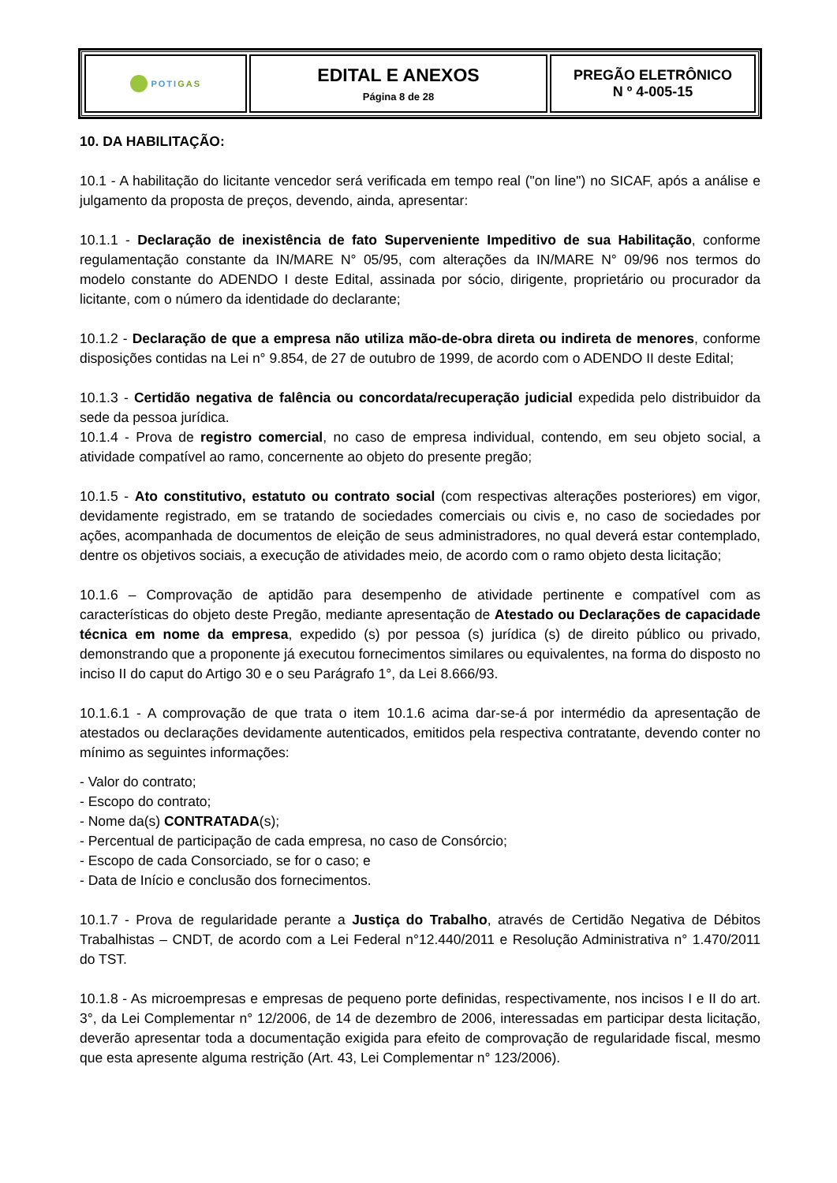| POTI GAS | EDITAL E ANEXOS Página 8 de 28 | PREGÃO ELETRÔNICO N º 4-005-15 |
10. DA HABILITAÇÃO:
10.1 - A habilitação do licitante vencedor será verificada em tempo real ("on line") no SICAF, após a análise e julgamento da proposta de preços, devendo, ainda, apresentar:
10.1.1 - Declaração de inexistência de fato Superveniente Impeditivo de sua Habilitação, conforme regulamentação constante da IN/MARE N° 05/95, com alterações da IN/MARE N° 09/96 nos termos do modelo constante do ADENDO I deste Edital, assinada por sócio, dirigente, proprietário ou procurador da licitante, com o número da identidade do declarante;
10.1.2 - Declaração de que a empresa não utiliza mão-de-obra direta ou indireta de menores, conforme disposições contidas na Lei n° 9.854, de 27 de outubro de 1999, de acordo com o ADENDO II deste Edital;
10.1.3 - Certidão negativa de falência ou concordata/recuperação judicial expedida pelo distribuidor da sede da pessoa jurídica.
10.1.4 - Prova de registro comercial, no caso de empresa individual, contendo, em seu objeto social, a atividade compatível ao ramo, concernente ao objeto do presente pregão;
10.1.5 - Ato constitutivo, estatuto ou contrato social (com respectivas alterações posteriores) em vigor, devidamente registrado, em se tratando de sociedades comerciais ou civis e, no caso de sociedades por ações, acompanhada de documentos de eleição de seus administradores, no qual deverá estar contemplado, dentre os objetivos sociais, a execução de atividades meio, de acordo com o ramo objeto desta licitação;
10.1.6 – Comprovação de aptidão para desempenho de atividade pertinente e compatível com as características do objeto deste Pregão, mediante apresentação de Atestado ou Declarações de capacidade técnica em nome da empresa, expedido (s) por pessoa (s) jurídica (s) de direito público ou privado, demonstrando que a proponente já executou fornecimentos similares ou equivalentes, na forma do disposto no inciso II do caput do Artigo 30 e o seu Parágrafo 1°, da Lei 8.666/93.
10.1.6.1 - A comprovação de que trata o item 10.1.6 acima dar-se-á por intermédio da apresentação de atestados ou declarações devidamente autenticados, emitidos pela respectiva contratante, devendo conter no mínimo as seguintes informações:
- Valor do contrato;
- Escopo do contrato;
- Nome da(s) CONTRATADA(s);
- Percentual de participação de cada empresa, no caso de Consórcio;
- Escopo de cada Consorciado, se for o caso; e
- Data de Início e conclusão dos fornecimentos.
10.1.7 - Prova de regularidade perante a Justiça do Trabalho, através de Certidão Negativa de Débitos Trabalhistas – CNDT, de acordo com a Lei Federal n°12.440/2011 e Resolução Administrativa n° 1.470/2011 do TST.
10.1.8 - As microempresas e empresas de pequeno porte definidas, respectivamente, nos incisos I e II do art. 3°, da Lei Complementar n° 12/2006, de 14 de dezembro de 2006, interessadas em participar desta licitação, deverão apresentar toda a documentação exigida para efeito de comprovação de regularidade fiscal, mesmo que esta apresente alguma restrição (Art. 43, Lei Complementar n° 123/2006).